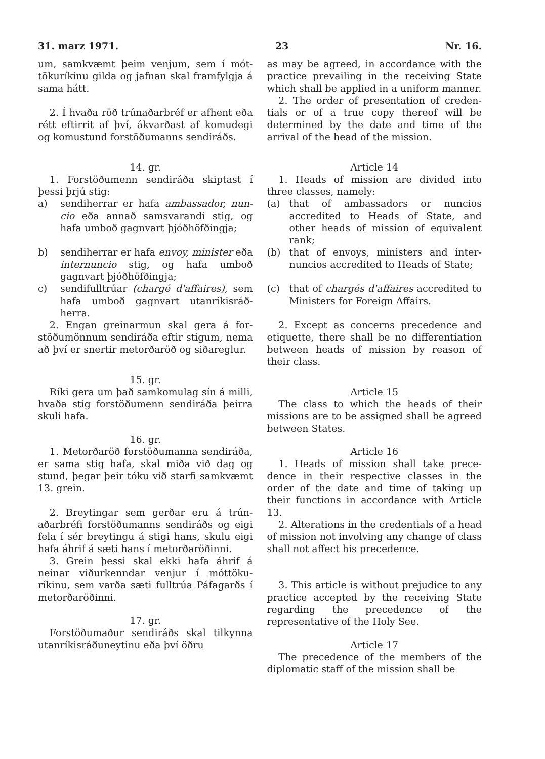31. marz 1971. 23 Nr. 16.
um, samkvæmt þeim venjum, sem í mót­tökuríkinu gilda og jafnan skal fram­fylgja á sama hátt.
2. Í hvaða röð trúnaðarbréf er afhent eða rétt eftirrit af því, ákvarðast af komu­degi og komustund forstöðumanns sendi­ráðs.
14. gr.
1. Forstöðumenn sendiráða skiptast í þessi þrjú stig:
a) sendiherrar er hafa ambassador, nun­cio eða annað samsvarandi stig, og hafa umboð gagnvart þjóðhöfðingja;
b) sendiherrar er hafa envoy, minister eða internuncio stig, og hafa umboð gagnvart þjóðhöfðingja;
c) sendifulltrúar (chargé d'affaires), sem hafa umboð gagnvart utanríkisráð­herra.
2. Engan greinarmun skal gera á for­stöðumönnum sendiráða eftir stigum, nema að því er snertir metorðaröð og siðareglur.
15. gr.
Ríki gera um það samkomulag sín á milli, hvaða stig forstöðumenn sendi­ráða þeirra skuli hafa.
16. gr.
1. Metorðaröð forstöðumanna sendi­ráða, er sama stig hafa, skal miða við dag og stund, þegar þeir tóku við starfi samkvæmt 13. grein.
2. Breytingar sem gerðar eru á trún­aðarbréfi forstöðumanns sendiráðs og eigi fela í sér breytingu á stigi hans, skulu eigi hafa áhrif á sæti hans í met­orðaröðinni.
3. Grein þessi skal ekki hafa áhrif á neinar viðurkenndar venjur í móttöku­ríkinu, sem varða sæti fulltrúa Páfagarðs í metorðaröðinni.
17. gr.
Forstöðumaður sendiráðs skal til­kynna utanríkisráðuneytinu eða því öðru
as may be agreed, in accordance with the practice prevailing in the receiving State which shall be applied in a uniform manner.
2. The order of presentation of creden­tials or of a true copy thereof will be determined by the date and time of the arrival of the head of the mission.
Article 14
1. Heads of mission are divided into three classes, namely:
(a) that of ambassadors or nuncios accredited to Heads of State, and other heads of mission of equivalent rank;
(b) that of envoys, ministers and inter­nuncios accredited to Heads of State;
(c) that of chargés d'affaires accredited to Ministers for Foreign Affairs.
2. Except as concerns precedence and etiquette, there shall be no differentiation between heads of mission by reason of their class.
Article 15
The class to which the heads of their missions are to be assigned shall be agreed between States.
Article 16
1. Heads of mission shall take prece­dence in their respective classes in the order of the date and time of taking up their functions in accordance with Article 13.
2. Alterations in the credentials of a head of mission not involving any change of class shall not affect his precedence.
3. This article is without prejudice to any practice accepted by the receiving State regarding the precedence of the representative of the Holy See.
Article 17
The precedence of the members of the diplomatic staff of the mission shall be